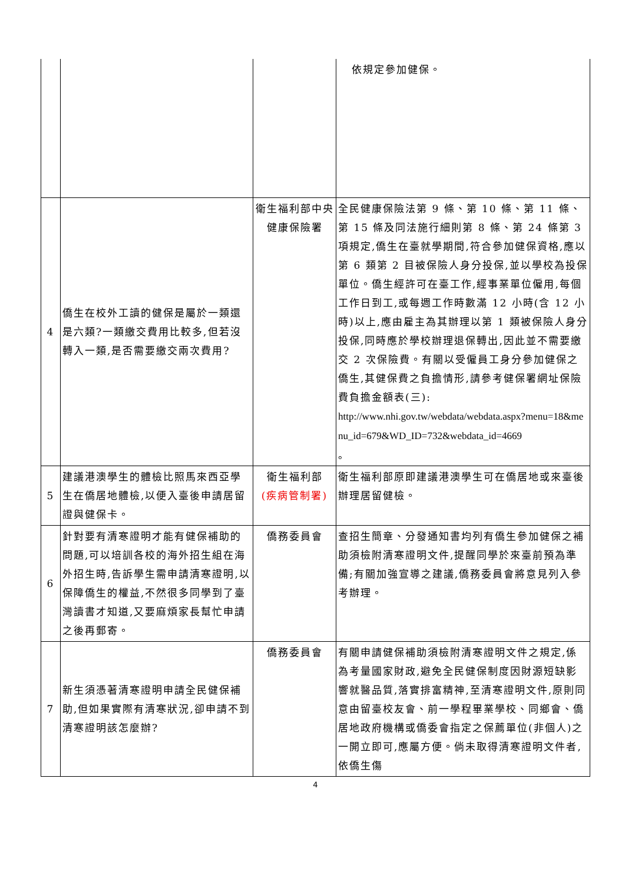| | | | 依規定參加健保。 |
| 4 | 僑生在校外工讀的健保是屬於一類還是六類?一類繳交費用比較多,但若沒轉入一類,是否需要繳交兩次費用? | 衛生福利部中央健康保險署 | 全民健康保險法第 9 條、第 10 條、第 11 條、第 15 條及同法施行細則第 8 條、第 24 條第 3 項規定,僑生在臺就學期間,符合參加健保資格,應以第 6 類第 2 目被保險人身分投保,並以學校為投保單位。僑生經許可在臺工作,經事業單位僱用,每個工作日到工,或每週工作時數滿 12 小時(含 12 小時)以上,應由雇主為其辦理以第 1 類被保險人身分投保,同時應於學校辦理退保轉出,因此並不需要繳交 2 次保險費。有關以受僱員工身分參加健保之僑生,其健保費之負擔情形,請參考健保署網址保險費負擔金額表(三): http://www.nhi.gov.tw/webdata/webdata.aspx?menu=18&menu_id=679&WD_ID=732&webdata_id=4669 。 |
| 5 | 建議港澳學生的體檢比照馬來西亞學生在僑居地體檢,以便入臺後申請居留證與健保卡。 | 衛生福利部 (疾病管制署) | 衛生福利部原即建議港澳學生可在僑居地或來臺後辦理居留健檢。 |
| 6 | 針對要有清寒證明才能有健保補助的問題,可以培訓各校的海外招生組在海外招生時,告訴學生需申請清寒證明,以保障僑生的權益,不然很多同學到了臺灣讀書才知道,又要麻煩家長幫忙申請之後再郵寄。 | 僑務委員會 | 查招生簡章、分發通知書均列有僑生參加健保之補助須檢附清寒證明文件,提醒同學於來臺前預為準備;有關加強宣導之建議,僑務委員會將意見列入參考辦理。 |
| 7 | 新生須憑著清寒證明申請全民健保補助,但如果實際有清寒狀況,卻申請不到清寒證明該怎麼辦? | 僑務委員會 | 有關申請健保補助須檢附清寒證明文件之規定,係為考量國家財政,避免全民健保制度因財源短缺影響就醫品質,落實排富精神,至清寒證明文件,原則同意由留臺校友會、前一學程畢業學校、同鄉會、僑居地政府機構或僑委會指定之保薦單位(非個人)之一開立即可,應屬方便。倘未取得清寒證明文件者,依僑生傷 |
4